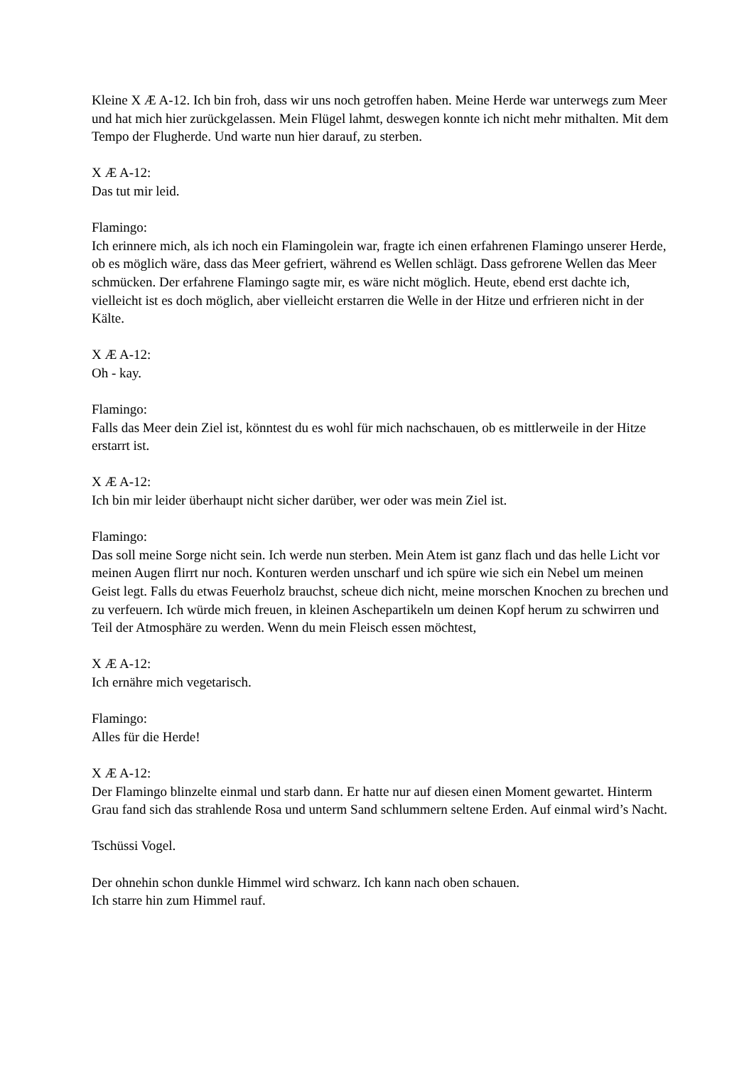Kleine X Æ A-12. Ich bin froh, dass wir uns noch getroffen haben. Meine Herde war unterwegs zum Meer und hat mich hier zurückgelassen. Mein Flügel lahmt, deswegen konnte ich nicht mehr mithalten. Mit dem Tempo der Flugherde. Und warte nun hier darauf, zu sterben.
X Æ A-12:
Das tut mir leid.
Flamingo:
Ich erinnere mich, als ich noch ein Flamingolein war, fragte ich einen erfahrenen Flamingo unserer Herde, ob es möglich wäre, dass das Meer gefriert, während es Wellen schlägt. Dass gefrorene Wellen das Meer schmücken. Der erfahrene Flamingo sagte mir, es wäre nicht möglich. Heute, ebend erst dachte ich, vielleicht ist es doch möglich, aber vielleicht erstarren die Welle in der Hitze und erfrieren nicht in der Kälte.
X Æ A-12:
Oh - kay.
Flamingo:
Falls das Meer dein Ziel ist, könntest du es wohl für mich nachschauen, ob es mittlerweile in der Hitze erstarrt ist.
X Æ A-12:
Ich bin mir leider überhaupt nicht sicher darüber, wer oder was mein Ziel ist.
Flamingo:
Das soll meine Sorge nicht sein. Ich werde nun sterben. Mein Atem ist ganz flach und das helle Licht vor meinen Augen flirrt nur noch. Konturen werden unscharf und ich spüre wie sich ein Nebel um meinen Geist legt. Falls du etwas Feuerholz brauchst, scheue dich nicht, meine morschen Knochen zu brechen und zu verfeuern. Ich würde mich freuen, in kleinen Aschepartikeln um deinen Kopf herum zu schwirren und Teil der Atmosphäre zu werden. Wenn du mein Fleisch essen möchtest,
X Æ A-12:
Ich ernähre mich vegetarisch.
Flamingo:
Alles für die Herde!
X Æ A-12:
Der Flamingo blinzelte einmal und starb dann. Er hatte nur auf diesen einen Moment gewartet. Hinterm Grau fand sich das strahlende Rosa und unterm Sand schlummern seltene Erden. Auf einmal wird’s Nacht.
Tschüssi Vogel.
Der ohnehin schon dunkle Himmel wird schwarz. Ich kann nach oben schauen.
Ich starre hin zum Himmel rauf.